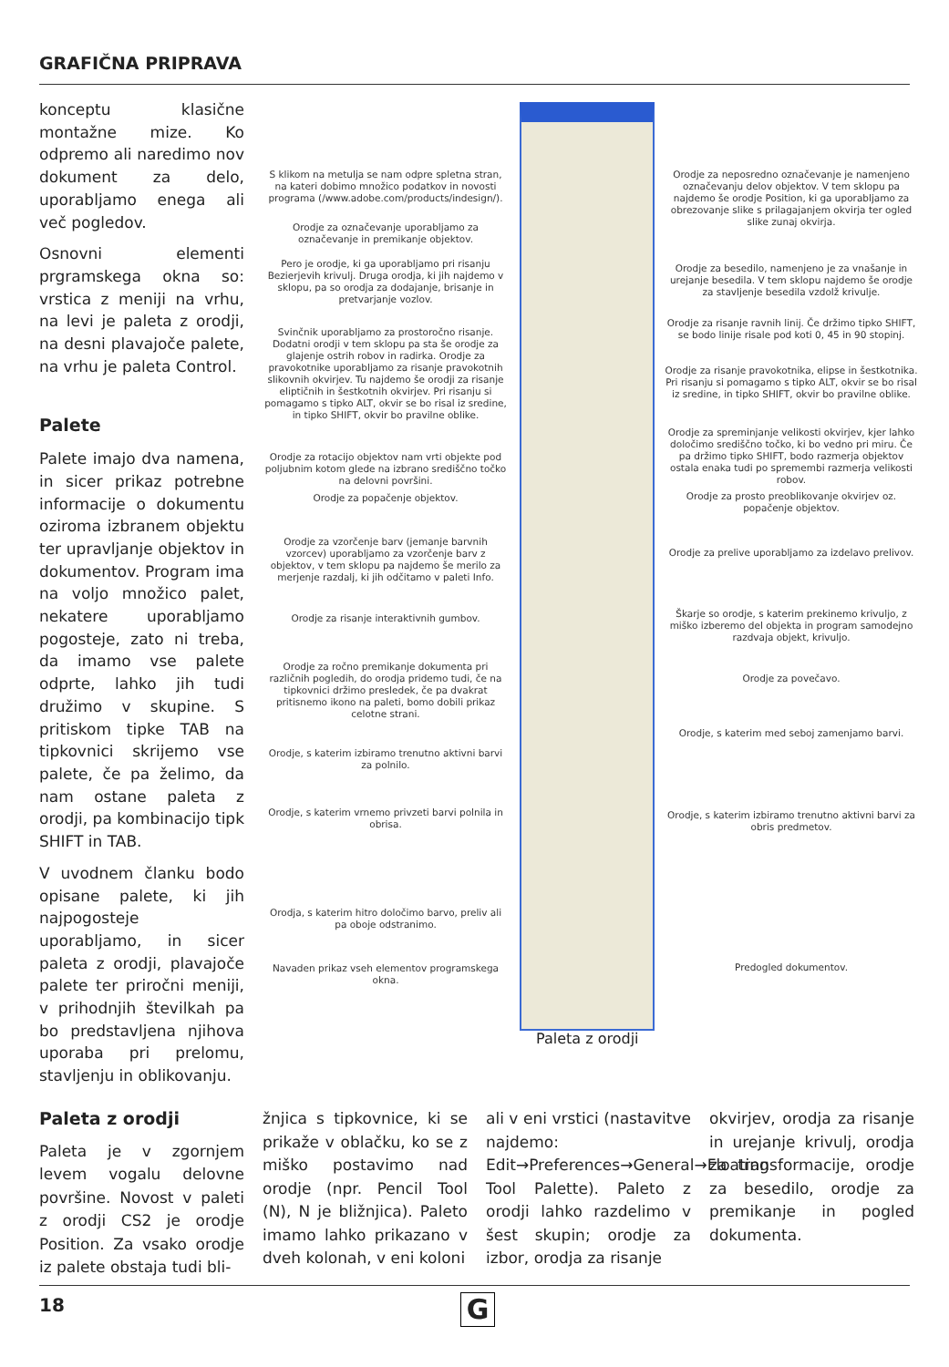GRAFIČNA PRIPRAVA
konceptu klasične montažne mize. Ko odpremo ali naredimo nov dokument za delo, uporabljamo enega ali več pogledov.
Osnovni elementi prgramskega okna so: vrstica z meniji na vrhu, na levi je paleta z orodji, na desni plavajoče palete, na vrhu je paleta Control.
Palete
Palete imajo dva namena, in sicer prikaz potrebne informacije o dokumentu oziroma izbranem objektu ter upravljanje objektov in dokumentov. Program ima na voljo množico palet, nekatere uporabljamo pogosteje, zato ni treba, da imamo vse palete odprte, lahko jih tudi družimo v skupine. S pritiskom tipke TAB na tipkovnici skrijemo vse palete, če pa želimo, da nam ostane paleta z orodji, pa kombinacijo tipk SHIFT in TAB.
V uvodnem članku bodo opisane palete, ki jih najpogosteje uporabljamo, in sicer paleta z orodji, plavajoče palete ter priročni meniji, v prihodnjih številkah pa bo predstavljena njihova uporaba pri prelomu, stavljenju in oblikovanju.
S klikom na metulja se nam odpre spletna stran, na kateri dobimo množico podatkov in novosti programa (/www.adobe.com/products/indesign/).
Orodje za označevanje uporabljamo za označevanje in premikanje objektov.
Pero je orodje, ki ga uporabljamo pri risanju Bezierjevih krivulj. Druga orodja, ki jih najdemo v sklopu, pa so orodja za dodajanje, brisanje in pretvarjanje vozlov.
Svinčnik uporabljamo za prostoročno risanje. Dodatni orodji v tem sklopu pa sta še orodje za glajenje ostrih robov in radirka. Orodje za pravokotnike uporabljamo za risanje pravokotnih slikovnih okvirjev. Tu najdemo še orodji za risanje eliptičnih in šestkotnih okvirjev. Pri risanju si pomagamo s tipko ALT, okvir se bo risal iz sredine, in tipko SHIFT, okvir bo pravilne oblike.
Orodje za rotacijo objektov nam vrti objekte pod poljubnim kotom glede na izbrano središčno točko na delovni površini.
Orodje za popačenje objektov.
Orodje za vzorčenje barv (jemanje barvnih vzorcev) uporabljamo za vzorčenje barv z objektov, v tem sklopu pa najdemo še merilo za merjenje razdalj, ki jih odčitamo v paleti Info.
Orodje za risanje interaktivnih gumbov.
Orodje za ročno premikanje dokumenta pri različnih pogledih, do orodja pridemo tudi, če na tipkovnici držimo presledek, če pa dvakrat pritisnemo ikono na paleti, bomo dobili prikaz celotne strani.
Orodje, s katerim izbiramo trenutno aktivni barvi za polnilo.
Orodje, s katerim vrnemo privzeti barvi polnila in obrisa.
Orodja, s katerim hitro določimo barvo, preliv ali pa oboje odstranimo.
Navaden prikaz vseh elementov programskega okna.
Orodje za neposredno označevanje je namenjeno označevanju delov objektov. V tem sklopu pa najdemo še orodje Position, ki ga uporabljamo za obrezovanje slike s prilagajanjem okvirja ter ogled slike zunaj okvirja.
Orodje za besedilo, namenjeno je za vnašanje in urejanje besedila. V tem sklopu najdemo še orodje za stavljenje besedila vzdolž krivulje.
Orodje za risanje ravnih linij. Če držimo tipko SHIFT, se bodo linije risale pod koti 0, 45 in 90 stopinj.
Orodje za risanje pravokotnika, elipse in šestkotnika. Pri risanju si pomagamo s tipko ALT, okvir se bo risal iz sredine, in tipko SHIFT, okvir bo pravilne oblike.
Orodje za spreminjanje velikosti okvirjev, kjer lahko določimo središčno točko, ki bo vedno pri miru. Če pa držimo tipko SHIFT, bodo razmerja objektov ostala enaka tudi po spremembi razmerja velikosti robov.
Orodje za prosto preoblikovanje okvirjev oz. popačenje objektov.
Orodje za prelive uporabljamo za izdelavo prelivov.
Škarje so orodje, s katerim prekinemo krivuljo, z miško izberemo del objekta in program samodejno razdvaja objekt, krivuljo.
Orodje za povečavo.
Orodje, s katerim med seboj zamenjamo barvi.
Orodje, s katerim izbiramo trenutno aktivni barvi za obris predmetov.
Predogled dokumentov.
Paleta z orodji
Paleta z orodji
Paleta je v zgornjem levem vogalu delovne površine. Novost v paleti z orodji CS2 je orodje Position. Za vsako orodje iz palete obstaja tudi bli-
žnjica s tipkovnice, ki se prikaže v oblačku, ko se z miško postavimo nad orodje (npr. Pencil Tool (N), N je bližnjica). Paleto imamo lahko prikazano v dveh kolonah, v eni koloni
ali v eni vrstici (nastavitve najdemo: Edit→Preferences→General→Floating Tool Palette). Paleto z orodji lahko razdelimo v šest skupin; orodje za izbor, orodja za risanje
okvirjev, orodja za risanje in urejanje krivulj, orodja za transformacije, orodje za besedilo, orodje za premikanje in pogled dokumenta.
18 G